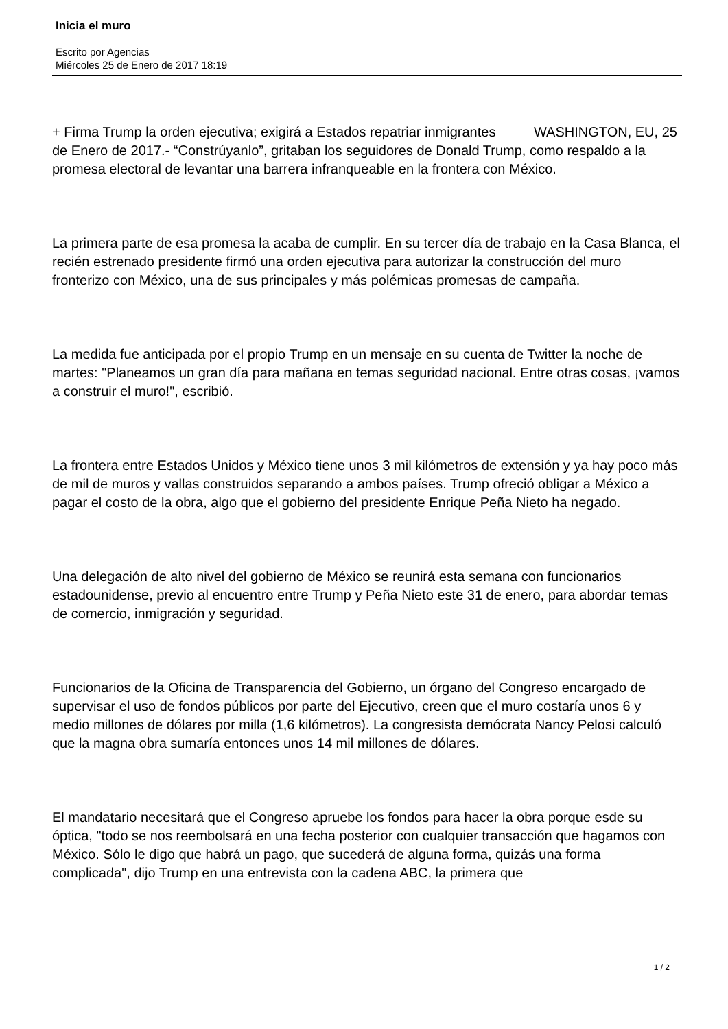Inicia el muro
Escrito por Agencias
Miércoles 25 de Enero de 2017 18:19
+ Firma Trump la orden ejecutiva; exigirá a Estados repatriar inmigrantes WASHINGTON, EU, 25 de Enero de 2017.- “Constrúyanlo”, gritaban los seguidores de Donald Trump, como respaldo a la promesa electoral de levantar una barrera infranqueable en la frontera con México.
La primera parte de esa promesa la acaba de cumplir. En su tercer día de trabajo en la Casa Blanca, el recién estrenado presidente firmó una orden ejecutiva para autorizar la construcción del muro fronterizo con México, una de sus principales y más polémicas promesas de campaña.
La medida fue anticipada por el propio Trump en un mensaje en su cuenta de Twitter la noche de martes: "Planeamos un gran día para mañana en temas seguridad nacional. Entre otras cosas, ¡vamos a construir el muro!", escribió.
La frontera entre Estados Unidos y México tiene unos 3 mil kilómetros de extensión y ya hay poco más de mil de muros y vallas construidos separando a ambos países. Trump ofreció obligar a México a pagar el costo de la obra, algo que el gobierno del presidente Enrique Peña Nieto ha negado.
Una delegación de alto nivel del gobierno de México se reunirá esta semana con funcionarios estadounidense, previo al encuentro entre Trump y Peña Nieto este 31 de enero, para abordar temas de comercio, inmigración y seguridad.
Funcionarios de la Oficina de Transparencia del Gobierno, un órgano del Congreso encargado de supervisar el uso de fondos públicos por parte del Ejecutivo, creen que el muro costaría unos 6 y medio millones de dólares por milla (1,6 kilómetros). La congresista demócrata Nancy Pelosi calculó que la magna obra sumaría entonces unos 14 mil millones de dólares.
El mandatario necesitará que el Congreso apruebe los fondos para hacer la obra porque esde su óptica, "todo se nos reembolsará en una fecha posterior con cualquier transacción que hagamos con México. Sólo le digo que habrá un pago, que sucederá de alguna forma, quizás una forma complicada", dijo Trump en una entrevista con la cadena ABC, la primera que
1 / 2